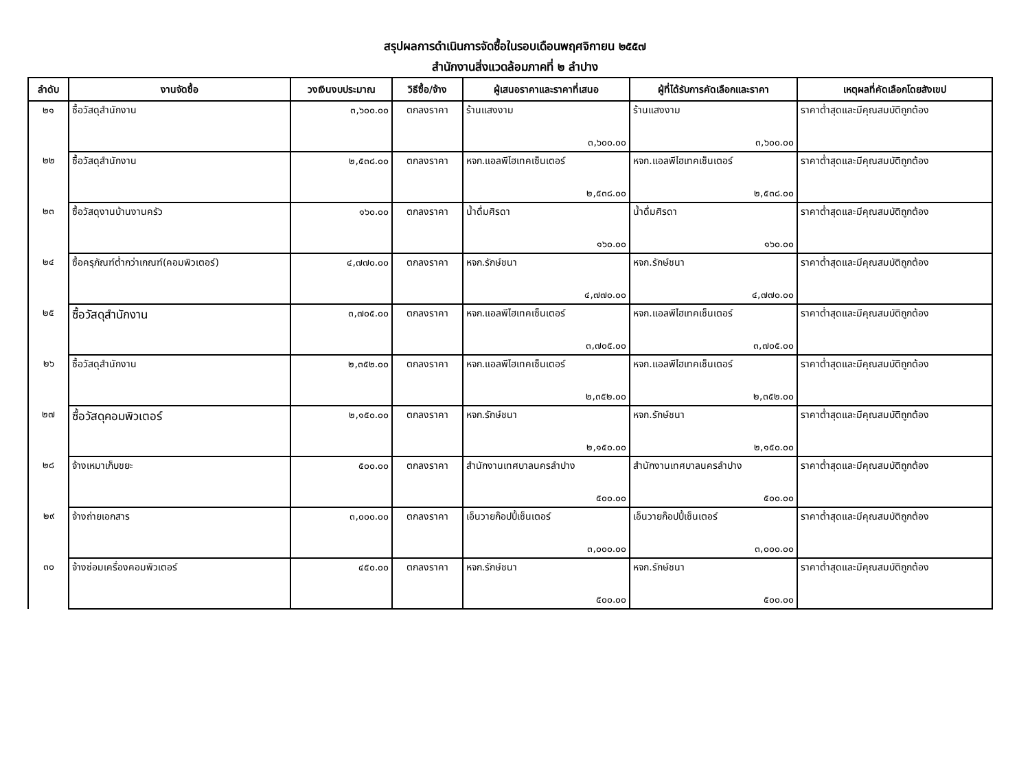สรุปผลการดำเนินการจัดซื้อในรอบเดือนพฤศจิกายน ๒๕๕๗
สำนักงานสิ่งแวดล้อมภาคที่ ๒ ลำปาง
| ลำดับ | งานจัดซื้อ | วงเงินงบประมาณ | วิธีซื้อ/จ้าง | ผู้เสนอราคาและราคาที่เสนอ | ผู้ที่ได้รับการคัดเลือกและราคา | เหตุผลที่คัดเลือกโดยสังเขป |
| --- | --- | --- | --- | --- | --- | --- |
| ๒๑ | ซื้อวัสดุสำนักงาน | ๓,๖๐๐.๐๐ | ตกลงราคา | ร้านแสงงาม ๓,๖๐๐.๐๐ | ร้านแสงงาม ๓,๖๐๐.๐๐ | ราคาต่ำสุดและมีคุณสมบัติถูกต้อง |
| ๒๒ | ซื้อวัสดุสำนักงาน | ๒,๕๓๘.๐๐ | ตกลงราคา | หจก.แอลพีไฮเทคเซ็นเตอร์ ๒,๕๓๘.๐๐ | หจก.แอลพีไฮเทคเซ็นเตอร์ ๒,๕๓๘.๐๐ | ราคาต่ำสุดและมีคุณสมบัติถูกต้อง |
| ๒๓ | ซื้อวัสดุงานบ้านงานครัว | ๑๖๐.๐๐ | ตกลงราคา | น้ำดื่มศิรดา ๑๖๐.๐๐ | น้ำดื่มศิรดา ๑๖๐.๐๐ | ราคาต่ำสุดและมีคุณสมบัติถูกต้อง |
| ๒๔ | ซื้อครุภัณฑ์ต่ำกว่าเกณฑ์(คอมพิวเตอร์) | ๔,๗๗๐.๐๐ | ตกลงราคา | หจก.รักษ์ชนา ๔,๗๗๐.๐๐ | หจก.รักษ์ชนา ๔,๗๗๐.๐๐ | ราคาต่ำสุดและมีคุณสมบัติถูกต้อง |
| ๒๕ | ซื้อวัสดุสำนักงาน | ๓,๗๐๕.๐๐ | ตกลงราคา | หจก.แอลพีไฮเทคเซ็นเตอร์ ๓,๗๐๕.๐๐ | หจก.แอลพีไฮเทคเซ็นเตอร์ ๓,๗๐๕.๐๐ | ราคาต่ำสุดและมีคุณสมบัติถูกต้อง |
| ๒๖ | ซื้อวัสดุสำนักงาน | ๒,๓๕๒.๐๐ | ตกลงราคา | หจก.แอลพีไฮเทคเซ็นเตอร์ ๒,๓๕๒.๐๐ | หจก.แอลพีไฮเทคเซ็นเตอร์ ๒,๓๕๒.๐๐ | ราคาต่ำสุดและมีคุณสมบัติถูกต้อง |
| ๒๗ | ซื้อวัสดุคอมพิวเตอร์ | ๒,๑๕๐.๐๐ | ตกลงราคา | หจก.รักษ์ชนา ๒,๑๕๐.๐๐ | หจก.รักษ์ชนา ๒,๑๕๐.๐๐ | ราคาต่ำสุดและมีคุณสมบัติถูกต้อง |
| ๒๘ | จ้างเหมาเก็บขยะ | ๕๐๐.๐๐ | ตกลงราคา | สำนักงานเทศบาลนครลำปาง ๕๐๐.๐๐ | สำนักงานเทศบาลนครลำปาง ๕๐๐.๐๐ | ราคาต่ำสุดและมีคุณสมบัติถูกต้อง |
| ๒๙ | จ้างถ่ายเอกสาร | ๓,๐๐๐.๐๐ | ตกลงราคา | เอ็นวายก๊อปปี้เซ็นเตอร์ ๓,๐๐๐.๐๐ | เอ็นวายก๊อปปี้เซ็นเตอร์ ๓,๐๐๐.๐๐ | ราคาต่ำสุดและมีคุณสมบัติถูกต้อง |
| ๓๐ | จ้างซ่อมเครื่องคอมพิวเตอร์ | ๔๕๐.๐๐ | ตกลงราคา | หจก.รักษ์ชนา ๕๐๐.๐๐ | หจก.รักษ์ชนา ๕๐๐.๐๐ | ราคาต่ำสุดและมีคุณสมบัติถูกต้อง |